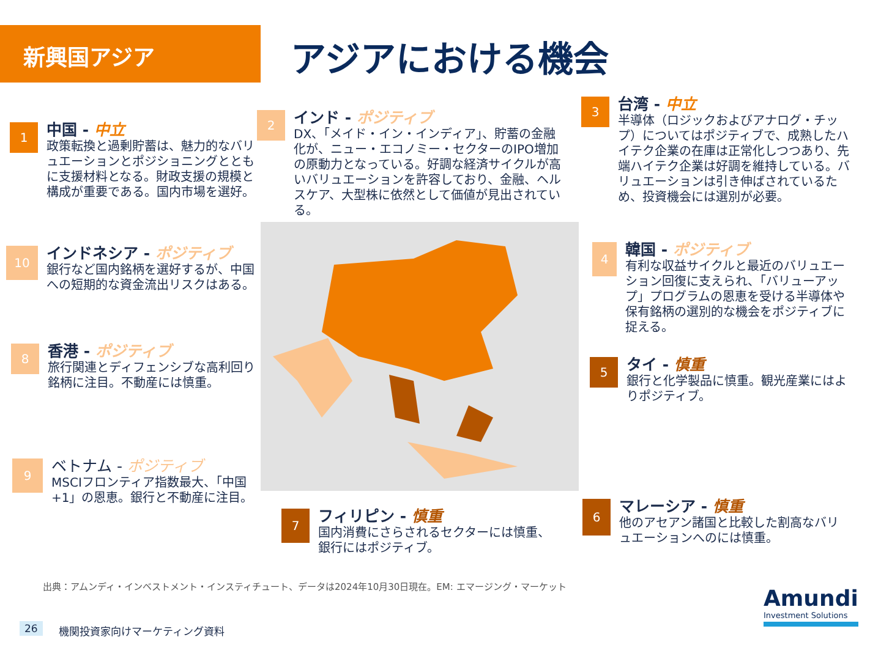新興国アジア アジアにおける機会
1
中国 - 中立
政策転換と過剰貯蓄は、魅力的なバリュエーションとポジショニングとともに支援材料となる。財政支援の規模と構成が重要である。国内市場を選好。
2
インド - ポジティブ
DX、「メイド・イン・インディア」、貯蓄の金融化が、ニュー・エコノミー・セクターのIPO増加の原動力となっている。好調な経済サイクルが高いバリュエーションを許容しており、金融、ヘルスケア、大型株に依然として価値が見出されている。
3
台湾 - 中立
半導体（ロジックおよびアナログ・チップ）についてはポジティブで、成熟したハイテク企業の在庫は正常化しつつあり、先端ハイテク企業は好調を維持している。バリュエーションは引き伸ばされているため、投資機会には選別が必要。
10
インドネシア - ポジティブ
銀行など国内銘柄を選好するが、中国への短期的な資金流出リスクはある。
4
韓国 - ポジティブ
有利な収益サイクルと最近のバリュエーション回復に支えられ、「バリューアップ」プログラムの恩恵を受ける半導体や保有銘柄の選別的な機会をポジティブに捉える。
8
香港 - ポジティブ
旅行関連とディフェンシブな高利回り銘柄に注目。不動産には慎重。
5
タイ - 慎重
銀行と化学製品に慎重。観光産業にはよりポジティブ。
9
ベトナム - ポジティブ
MSCIフロンティア指数最大、「中国+1」の恩恵。銀行と不動産に注目。
7
フィリピン - 慎重
国内消費にさらされるセクターには慎重、銀行にはポジティブ。
6
マレーシア - 慎重
他のアセアン諸国と比較した割高なバリュエーションへのには慎重。
出典：アムンディ・インベストメント・インスティチュート、データは2024年10月30日現在。EM: エマージング・マーケット
26 機関投資家向けマーケティング資料
Amundi
Investment Solutions